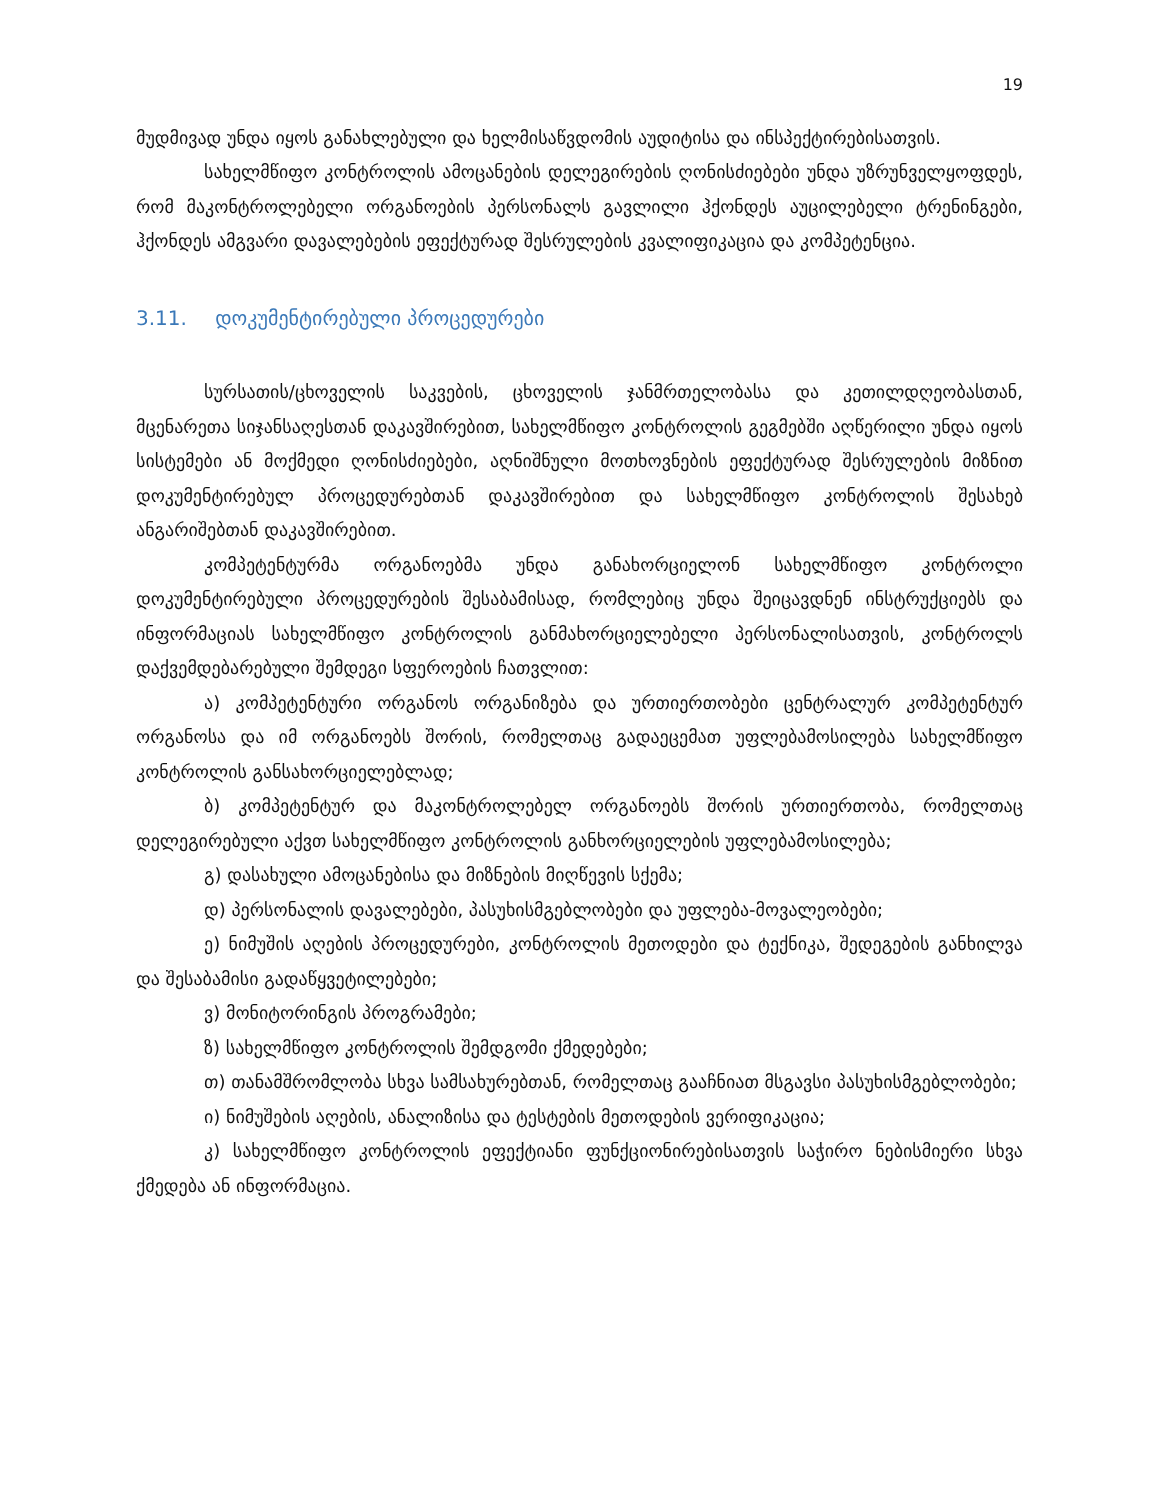19
მუდმივად უნდა იყოს განახლებული და ხელმისაწვდომის აუდიტისა და ინსპექტირებისათვის.
სახელმწიფო კონტროლის ამოცანების დელეგირების ღონისძიებები უნდა უზრუნველყოფდეს, რომ მაკონტროლებელი ორგანოების პერსონალს გავლილი ჰქონდეს აუცილებელი ტრენინგები, ჰქონდეს ამგვარი დავალებების ეფექტურად შესრულების კვალიფიკაცია და კომპეტენცია.
3.11. დოკუმენტირებული პროცედურები
სურსათის/ცხოველის საკვების, ცხოველის ჯანმრთელობასა და კეთილდღეობასთან, მცენარეთა სიჯანსაღესთან დაკავშირებით, სახელმწიფო კონტროლის გეგმებში აღწერილი უნდა იყოს სისტემები ან მოქმედი ღონისძიებები, აღნიშნული მოთხოვნების ეფექტურად შესრულების მიზნით დოკუმენტირებულ პროცედურებთან დაკავშირებით და სახელმწიფო კონტროლის შესახებ ანგარიშებთან დაკავშირებით.
კომპეტენტურმა ორგანოებმა უნდა განახორციელონ სახელმწიფო კონტროლი დოკუმენტირებული პროცედურების შესაბამისად, რომლებიც უნდა შეიცავდნენ ინსტრუქციებს და ინფორმაციას სახელმწიფო კონტროლის განმახორციელებელი პერსონალისათვის, კონტროლს დაქვემდებარებული შემდეგი სფეროების ჩათვლით:
ა) კომპეტენტური ორგანოს ორგანიზება და ურთიერთობები ცენტრალურ კომპეტენტურ ორგანოსა და იმ ორგანოებს შორის, რომელთაც გადაეცემათ უფლებამოსილება სახელმწიფო კონტროლის განსახორციელებლად;
ბ) კომპეტენტურ და მაკონტროლებელ ორგანოებს შორის ურთიერთობა, რომელთაც დელეგირებული აქვთ სახელმწიფო კონტროლის განხორციელების უფლებამოსილება;
გ) დასახული ამოცანებისა და მიზნების მიღწევის სქემა;
დ) პერსონალის დავალებები, პასუხისმგებლობები და უფლება-მოვალეობები;
ე) ნიმუშის აღების პროცედურები, კონტროლის მეთოდები და ტექნიკა, შედეგების განხილვა და შესაბამისი გადაწყვეტილებები;
ვ) მონიტორინგის პროგრამები;
ზ) სახელმწიფო კონტროლის შემდგომი ქმედებები;
თ) თანამშრომლობა სხვა სამსახურებთან, რომელთაც გააჩნიათ მსგავსი პასუხისმგებლობები;
ი) ნიმუშების აღების, ანალიზისა და ტესტების მეთოდების ვერიფიკაცია;
კ) სახელმწიფო კონტროლის ეფექტიანი ფუნქციონირებისათვის საჭირო ნებისმიერი სხვა ქმედება ან ინფორმაცია.